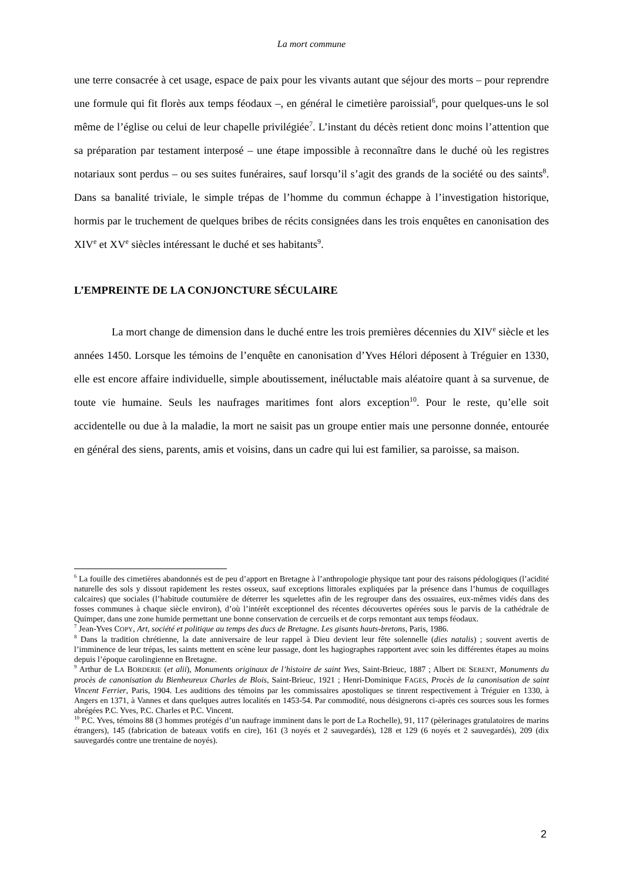La mort commune
une terre consacrée à cet usage, espace de paix pour les vivants autant que séjour des morts – pour reprendre une formule qui fit florès aux temps féodaux –, en général le cimetière paroissial<sup>6</sup>, pour quelques-uns le sol même de l’église ou celui de leur chapelle privilégiée<sup>7</sup>. L’instant du décès retient donc moins l’attention que sa préparation par testament interposé – une étape impossible à reconnaître dans le duché où les registres notariaux sont perdus – ou ses suites funéraires, sauf lorsqu’il s’agit des grands de la société ou des saints<sup>8</sup>. Dans sa banalité triviale, le simple trépas de l’homme du commun échappe à l’investigation historique, hormis par le truchement de quelques bribes de récits consignées dans les trois enquêtes en canonisation des XIV<sup>e</sup> et XV<sup>e</sup> siècles intéressant le duché et ses habitants<sup>9</sup>.
L’EMPREINTE DE LA CONJONCTURE SÉCULAIRE
La mort change de dimension dans le duché entre les trois premières décennies du XIV<sup>e</sup> siècle et les années 1450. Lorsque les témoins de l’enquête en canonisation d’Yves Hélori déposent à Tréguier en 1330, elle est encore affaire individuelle, simple aboutissement, inéluctable mais aléatoire quant à sa survenue, de toute vie humaine. Seuls les naufrages maritimes font alors exception<sup>10</sup>. Pour le reste, qu’elle soit accidentelle ou due à la maladie, la mort ne saisit pas un groupe entier mais une personne donnée, entourée en général des siens, parents, amis et voisins, dans un cadre qui lui est familier, sa paroisse, sa maison.
<sup>6</sup> La fouille des cimetières abandonnés est de peu d’apport en Bretagne à l’anthropologie physique tant pour des raisons pédologiques (l’acidité naturelle des sols y dissout rapidement les restes osseux, sauf exceptions littorales expliquées par la présence dans l’humus de coquillages calcaires) que sociales (l’habitude coutumière de déterrer les squelettes afin de les regrouper dans des ossuaires, eux-mêmes vidés dans des fosses communes à chaque siècle environ), d’où l’intérêt exceptionnel des récentes découvertes opérées sous le parvis de la cathédrale de Quimper, dans une zone humide permettant une bonne conservation de cercueils et de corps remontant aux temps féodaux.
<sup>7</sup> Jean-Yves COPY, Art, société et politique au temps des ducs de Bretagne. Les gisants hauts-bretons, Paris, 1986.
<sup>8</sup> Dans la tradition chrétienne, la date anniversaire de leur rappel à Dieu devient leur fête solennelle (dies natalis) ; souvent avertis de l’imminence de leur trépas, les saints mettent en scène leur passage, dont les hagiographes rapportent avec soin les différentes étapes au moins depuis l’époque carolingienne en Bretagne.
<sup>9</sup> Arthur de LA BORDERIE (et alii), Monuments originaux de l’histoire de saint Yves, Saint-Brieuc, 1887 ; Albert DE SERENT, Monuments du procès de canonisation du Bienheureux Charles de Blois, Saint-Brieuc, 1921 ; Henri-Dominique FAGES, Procès de la canonisation de saint Vincent Ferrier, Paris, 1904. Les auditions des témoins par les commissaires apostoliques se tinrent respectivement à Tréguier en 1330, à Angers en 1371, à Vannes et dans quelques autres localités en 1453-54. Par commodité, nous désignerons ci-après ces sources sous les formes abrégées P.C. Yves, P.C. Charles et P.C. Vincent.
<sup>10</sup> P.C. Yves, témoins 88 (3 hommes protégés d’un naufrage imminent dans le port de La Rochelle), 91, 117 (pèlerinages gratulatoires de marins étrangers), 145 (fabrication de bateaux votifs en cire), 161 (3 noyés et 2 sauvegardés), 128 et 129 (6 noyés et 2 sauvegardés), 209 (dix sauvegardés contre une trentaine de noyés).
2